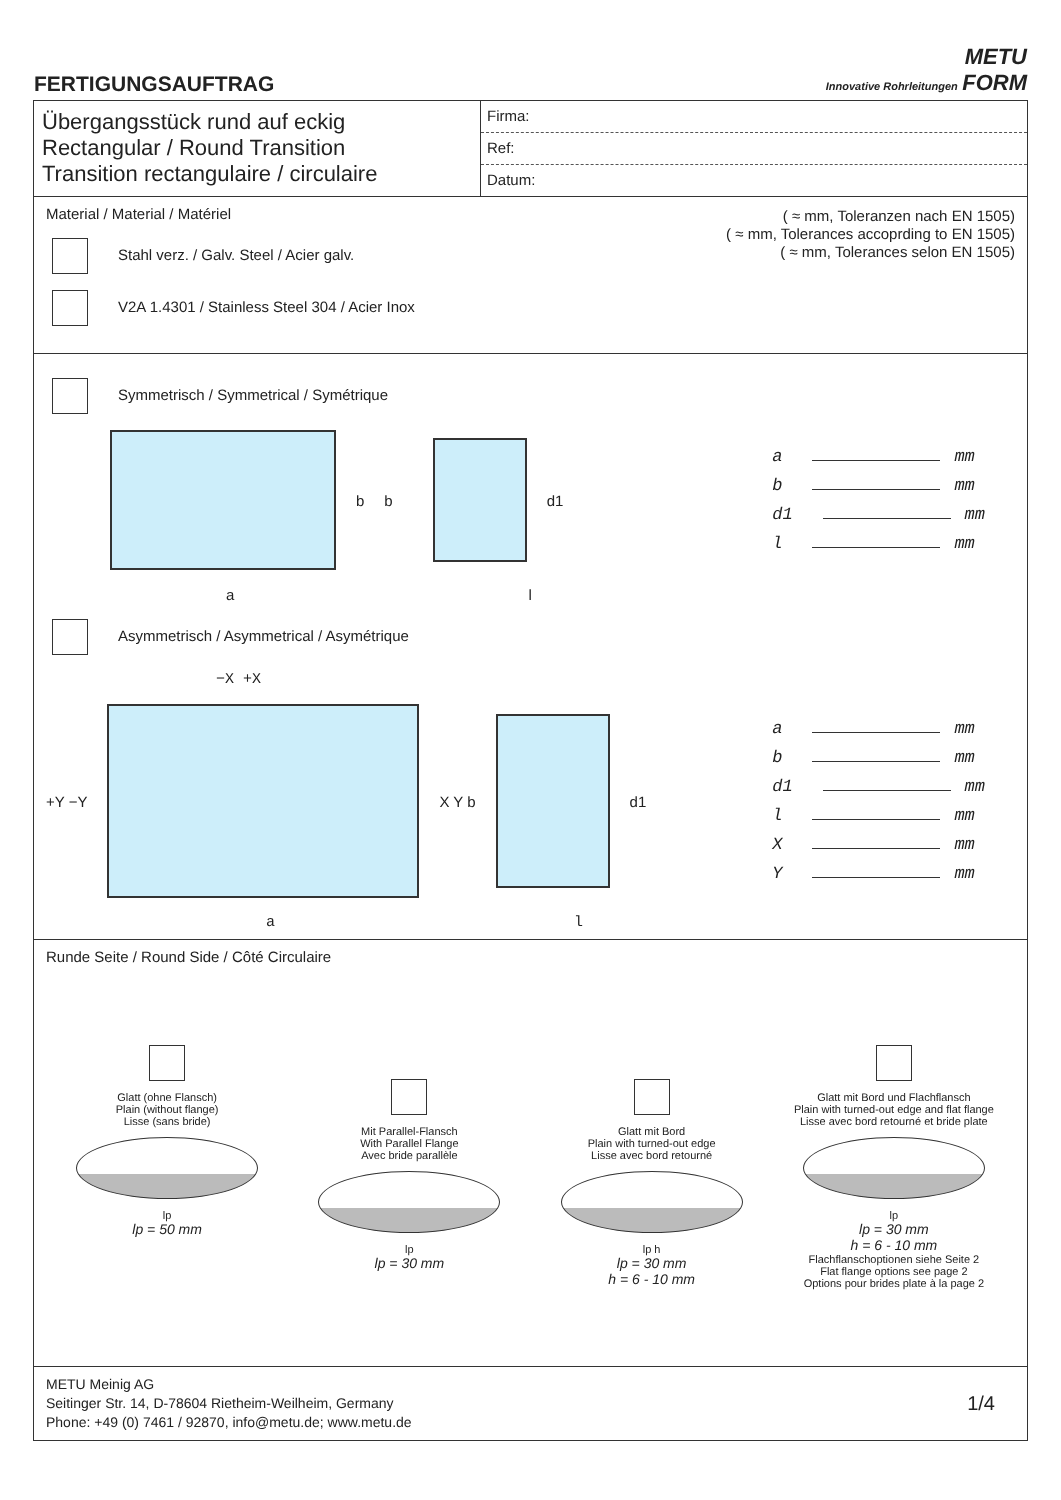FERTIGUNGSAUFTRAG
METU
Innovative Rohrleitungen FORM
Übergangsstück rund auf eckig
Rectangular / Round Transition
Transition rectangulaire / circulaire
Firma:
Ref:
Datum:
Material / Material / Matériel
( ≈ mm, Toleranzen nach EN 1505)
( ≈ mm, Tolerances accoprding to EN 1505)
( ≈ mm, Tolerances selon EN 1505)
Stahl verz. / Galv. Steel / Acier galv.
V2A 1.4301 / Stainless Steel 304 / Acier Inox
Symmetrisch / Symmetrical / Symétrique
b b d1
a mm
b mm
d1 mm
l mm
a l
Asymmetrisch / Asymmetrical / Asymétrique
−X +X
+Y −Y X Y b d1
a mm
b mm
d1 mm
l mm
X mm
Y mm
a l
Runde Seite / Round Side / Côté Circulaire
Glatt (ohne Flansch)
Plain (without flange)
Lisse (sans bride)
lp
lp = 50 mm
Mit Parallel-Flansch
With Parallel Flange
Avec bride parallèle
lp
lp = 30 mm
Glatt mit Bord
Plain with turned-out edge
Lisse avec bord retourné
lp h
lp = 30 mm
h = 6 - 10 mm
Glatt mit Bord und Flachflansch
Plain with turned-out edge and flat flange
Lisse avec bord retourné et bride plate
lp
lp = 30 mm
h = 6 - 10 mm
Flachflanschoptionen siehe Seite 2
Flat flange options see page 2
Options pour brides plate à la page 2
METU Meinig AG
Seitinger Str. 14, D-78604 Rietheim-Weilheim, Germany
Phone: +49 (0) 7461 / 92870, info@metu.de; www.metu.de
1/4